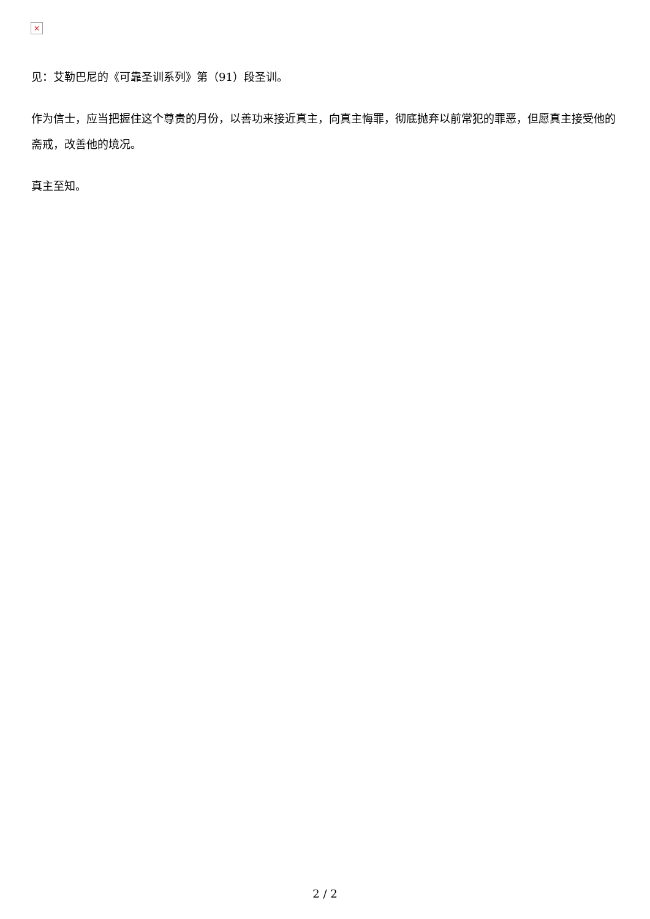×
见：艾勒巴尼的《可靠圣训系列》第（91）段圣训。
作为信士，应当把握住这个尊贵的月份，以善功来接近真主，向真主悔罪，彻底抛弃以前常犯的罪恶，但愿真主接受他的斋戒，改善他的境况。
真主至知。
2 / 2